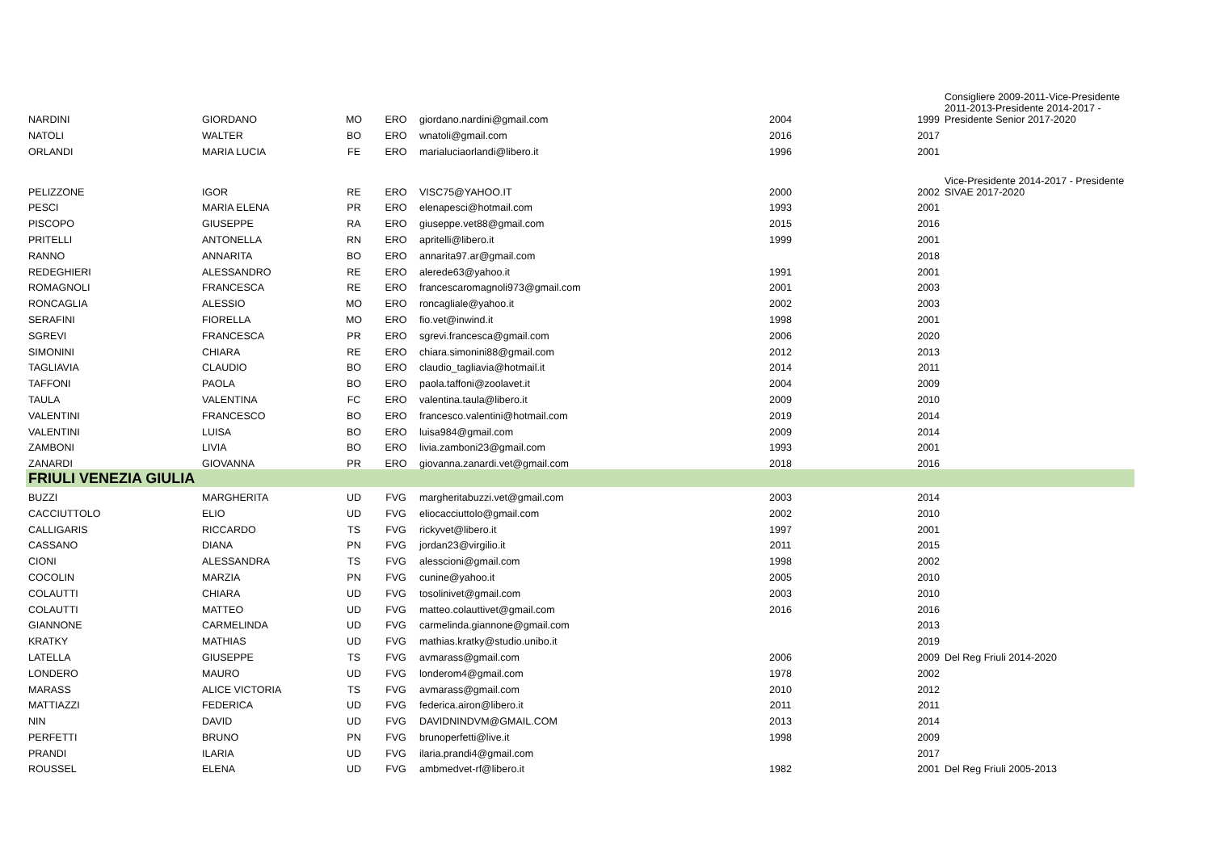| NARDINI | GIORDANO | MO | ERO | giordano.nardini@gmail.com | 2004 | 1999 | Consigliere 2009-2011-Vice-Presidente 2011-2013-Presidente 2014-2017 - Presidente Senior 2017-2020 |
| NATOLI | WALTER | BO | ERO | wnatoli@gmail.com | 2016 | 2017 | |
| ORLANDI | MARIA LUCIA | FE | ERO | marialuciaorlandi@libero.it | 1996 | 2001 | |
| PELIZZONE | IGOR | RE | ERO | VISC75@YAHOO.IT | 2000 | 2002 | Vice-Presidente 2014-2017 - Presidente SIVAE 2017-2020 |
| PESCI | MARIA ELENA | PR | ERO | elenapesci@hotmail.com | 1993 | 2001 | |
| PISCOPO | GIUSEPPE | RA | ERO | giuseppe.vet88@gmail.com | 2015 | 2016 | |
| PRITELLI | ANTONELLA | RN | ERO | apritelli@libero.it | 1999 | 2001 | |
| RANNO | ANNARITA | BO | ERO | annarita97.ar@gmail.com | | 2018 | |
| REDEGHIERI | ALESSANDRO | RE | ERO | alerede63@yahoo.it | 1991 | 2001 | |
| ROMAGNOLI | FRANCESCA | RE | ERO | francescaromagnoli973@gmail.com | 2001 | 2003 | |
| RONCAGLIA | ALESSIO | MO | ERO | roncagliale@yahoo.it | 2002 | 2003 | |
| SERAFINI | FIORELLA | MO | ERO | fio.vet@inwind.it | 1998 | 2001 | |
| SGREVI | FRANCESCA | PR | ERO | sgrevi.francesca@gmail.com | 2006 | 2020 | |
| SIMONINI | CHIARA | RE | ERO | chiara.simonini88@gmail.com | 2012 | 2013 | |
| TAGLIAVIA | CLAUDIO | BO | ERO | claudio_tagliavia@hotmail.it | 2014 | 2011 | |
| TAFFONI | PAOLA | BO | ERO | paola.taffoni@zoolavet.it | 2004 | 2009 | |
| TAULA | VALENTINA | FC | ERO | valentina.taula@libero.it | 2009 | 2010 | |
| VALENTINI | FRANCESCO | BO | ERO | francesco.valentini@hotmail.com | 2019 | 2014 | |
| VALENTINI | LUISA | BO | ERO | luisa984@gmail.com | 2009 | 2014 | |
| ZAMBONI | LIVIA | BO | ERO | livia.zamboni23@gmail.com | 1993 | 2001 | |
| ZANARDI | GIOVANNA | PR | ERO | giovanna.zanardi.vet@gmail.com | 2018 | 2016 | |
| FRIULI VENEZIA GIULIA | | | | | | | |
| BUZZI | MARGHERITA | UD | FVG | margheritabuzzi.vet@gmail.com | 2003 | 2014 | |
| CACCIUTTOLO | ELIO | UD | FVG | eliocacciuttolo@gmail.com | 2002 | 2010 | |
| CALLIGARIS | RICCARDO | TS | FVG | rickyvet@libero.it | 1997 | 2001 | |
| CASSANO | DIANA | PN | FVG | jordan23@virgilio.it | 2011 | 2015 | |
| CIONI | ALESSANDRA | TS | FVG | alesscioni@gmail.com | 1998 | 2002 | |
| COCOLIN | MARZIA | PN | FVG | cunine@yahoo.it | 2005 | 2010 | |
| COLAUTTI | CHIARA | UD | FVG | tosolinivet@gmail.com | 2003 | 2010 | |
| COLAUTTI | MATTEO | UD | FVG | matteo.colauttivet@gmail.com | 2016 | 2016 | |
| GIANNONE | CARMELINDA | UD | FVG | carmelinda.giannone@gmail.com | | 2013 | |
| KRATKY | MATHIAS | UD | FVG | mathias.kratky@studio.unibo.it | | 2019 | |
| LATELLA | GIUSEPPE | TS | FVG | avmarass@gmail.com | 2006 | 2009 | Del Reg Friuli 2014-2020 |
| LONDERO | MAURO | UD | FVG | londerom4@gmail.com | 1978 | 2002 | |
| MARASS | ALICE VICTORIA | TS | FVG | avmarass@gmail.com | 2010 | 2012 | |
| MATTIAZZI | FEDERICA | UD | FVG | federica.airon@libero.it | 2011 | 2011 | |
| NIN | DAVID | UD | FVG | DAVIDNINDVM@GMAIL.COM | 2013 | 2014 | |
| PERFETTI | BRUNO | PN | FVG | brunoperfetti@live.it | 1998 | 2009 | |
| PRANDI | ILARIA | UD | FVG | ilaria.prandi4@gmail.com | | 2017 | |
| ROUSSEL | ELENA | UD | FVG | ambmedvet-rf@libero.it | 1982 | 2001 | Del Reg Friuli 2005-2013 |